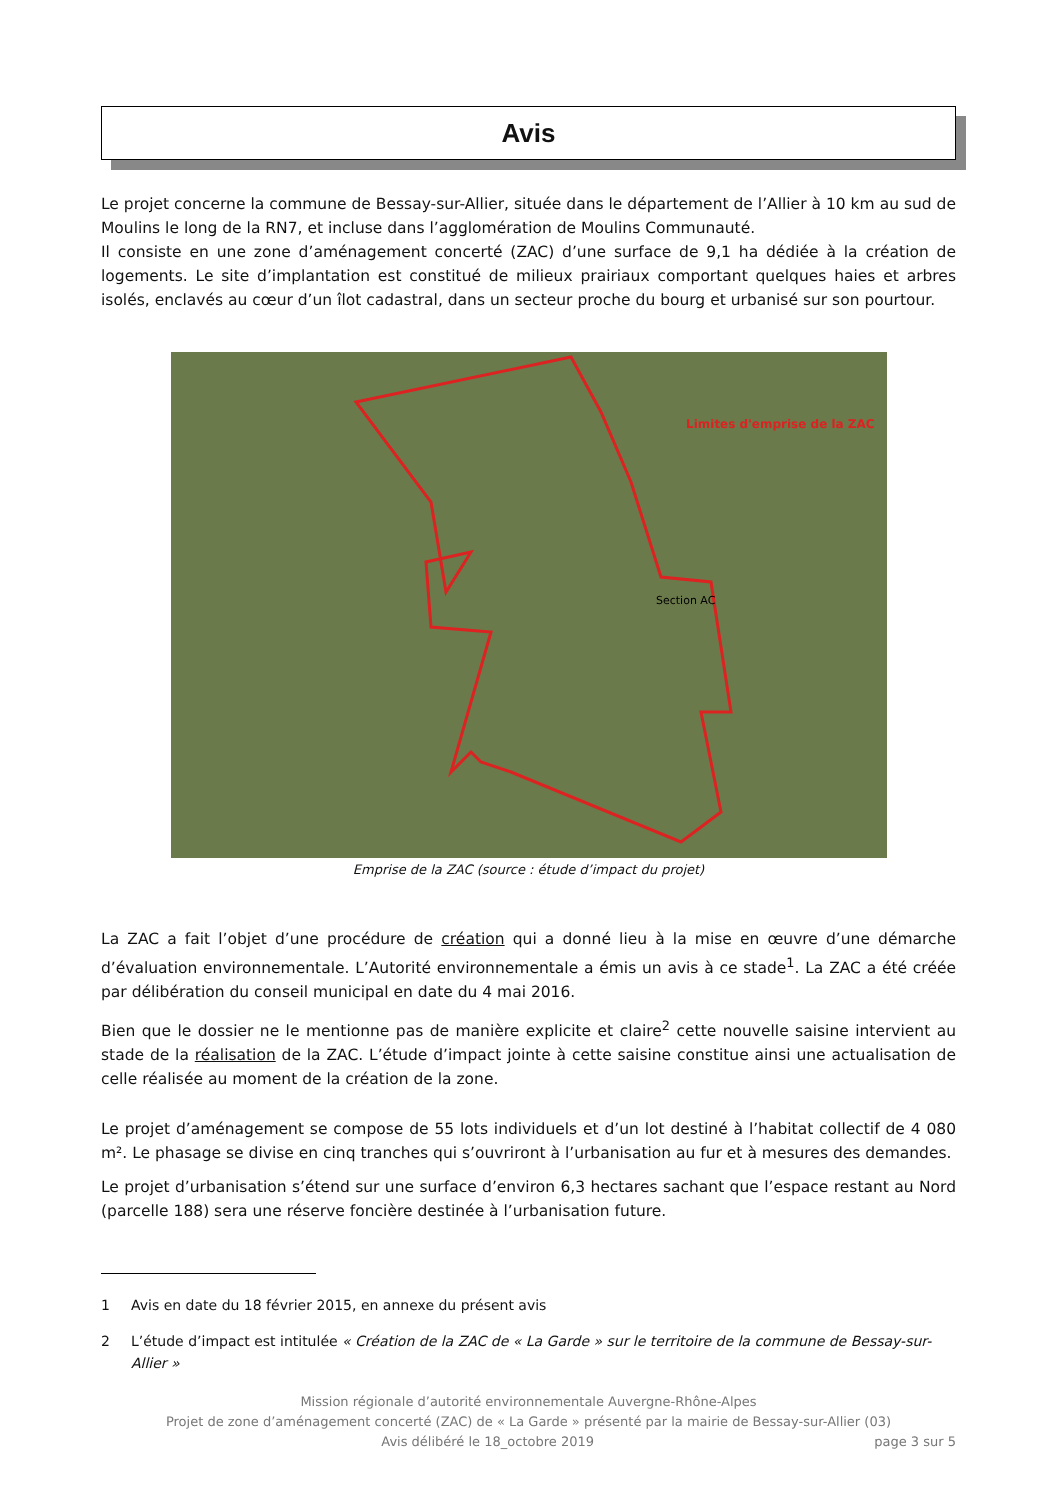Avis
Le projet concerne la commune de Bessay-sur-Allier, située dans le département de l’Allier à 10 km au sud de Moulins le long de la RN7, et incluse dans l’agglomération de Moulins Communauté.
Il consiste en une zone d’aménagement concerté (ZAC) d’une surface de 9,1 ha dédiée à la création de logements. Le site d’implantation est constitué de milieux prairiaux comportant quelques haies et arbres isolés, enclavés au cœur d’un îlot cadastral, dans un secteur proche du bourg et urbanisé sur son pourtour.
Limites d'emprise de la ZAC
Section AC
Emprise de la ZAC (source : étude d’impact du projet)
La ZAC a fait l’objet d’une procédure de création qui a donné lieu à la mise en œuvre d’une démarche d’évaluation environnementale. L’Autorité environnementale a émis un avis à ce stade<sup>1</sup>. La ZAC a été créée par délibération du conseil municipal en date du 4 mai 2016.
Bien que le dossier ne le mentionne pas de manière explicite et claire<sup>2</sup> cette nouvelle saisine intervient au stade de la réalisation de la ZAC. L’étude d’impact jointe à cette saisine constitue ainsi une actualisation de celle réalisée au moment de la création de la zone.
Le projet d’aménagement se compose de 55 lots individuels et d’un lot destiné à l’habitat collectif de 4 080 m². Le phasage se divise en cinq tranches qui s’ouvriront à l’urbanisation au fur et à mesures des demandes.
Le projet d’urbanisation s’étend sur une surface d’environ 6,3 hectares sachant que l’espace restant au Nord (parcelle 188) sera une réserve foncière destinée à l’urbanisation future.
1 Avis en date du 18 février 2015, en annexe du présent avis
2 L’étude d’impact est intitulée « Création de la ZAC de « La Garde » sur le territoire de la commune de Bessay-sur-Allier »
Mission régionale d’autorité environnementale Auvergne-Rhône-Alpes
Projet de zone d’aménagement concerté (ZAC) de « La Garde » présenté par la mairie de Bessay-sur-Allier (03)
Avis délibéré le 18_octobre 2019 page 3 sur 5